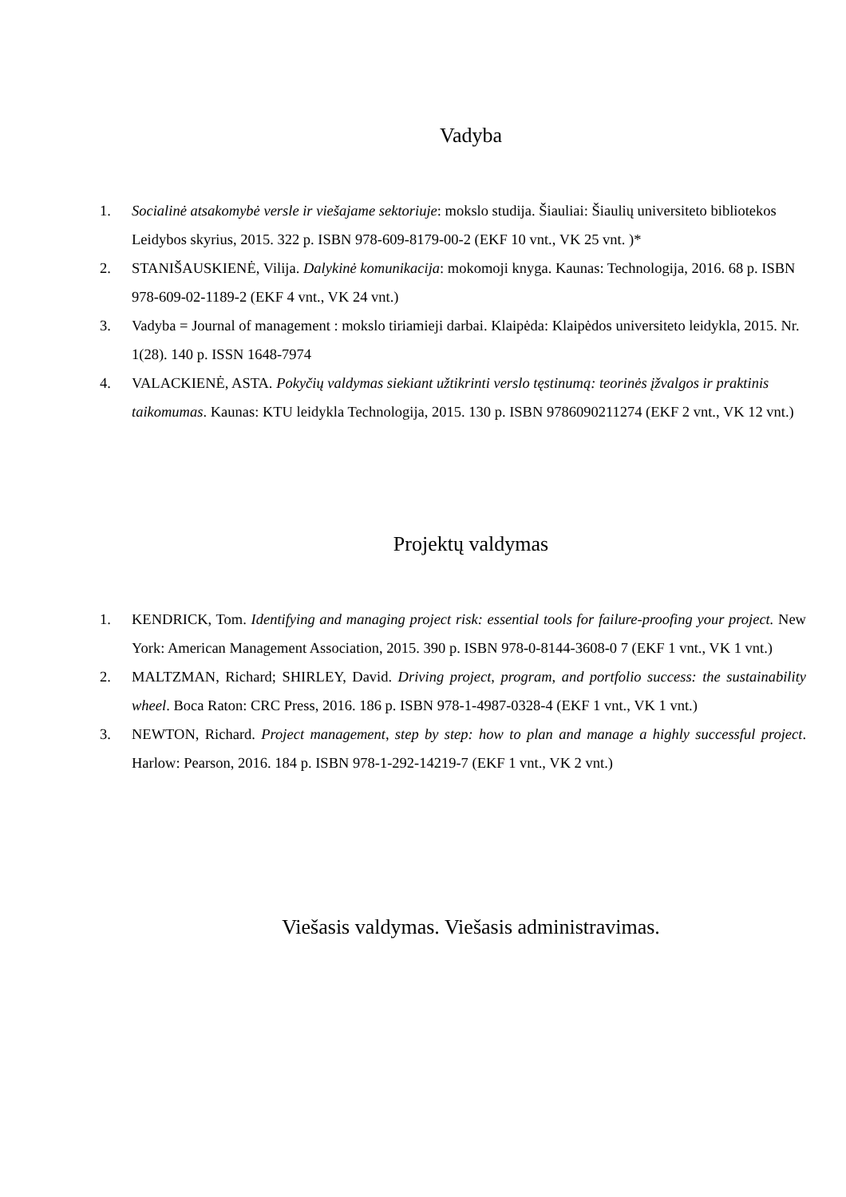Vadyba
1. Socialinė atsakomybė versle ir viešajame sektoriuje: mokslo studija. Šiauliai: Šiaulių universiteto bibliotekos Leidybos skyrius, 2015. 322 p. ISBN 978-609-8179-00-2 (EKF 10 vnt., VK 25 vnt. )*
2. STANIŠAUSKIENĖ, Vilija. Dalykinė komunikacija: mokomoji knyga. Kaunas: Technologija, 2016. 68 p. ISBN 978-609-02-1189-2 (EKF 4 vnt., VK 24 vnt.)
3. Vadyba = Journal of management : mokslo tiriamieji darbai. Klaipėda: Klaipėdos universiteto leidykla, 2015. Nr. 1(28). 140 p. ISSN 1648-7974
4. VALACKIENĖ, ASTA. Pokyčių valdymas siekiant užtikrinti verslo tęstinumą: teorinės įžvalgos ir praktinis taikomumas. Kaunas: KTU leidykla Technologija, 2015. 130 p. ISBN 9786090211274 (EKF 2 vnt., VK 12 vnt.)
Projektų valdymas
1. KENDRICK, Tom. Identifying and managing project risk: essential tools for failure-proofing your project. New York: American Management Association, 2015. 390 p. ISBN 978-0-8144-3608-0 7 (EKF 1 vnt., VK 1 vnt.)
2. MALTZMAN, Richard; SHIRLEY, David. Driving project, program, and portfolio success: the sustainability wheel. Boca Raton: CRC Press, 2016. 186 p. ISBN 978-1-4987-0328-4 (EKF 1 vnt., VK 1 vnt.)
3. NEWTON, Richard. Project management, step by step: how to plan and manage a highly successful project. Harlow: Pearson, 2016. 184 p. ISBN 978-1-292-14219-7 (EKF 1 vnt., VK 2 vnt.)
Viešasis valdymas. Viešasis administravimas.